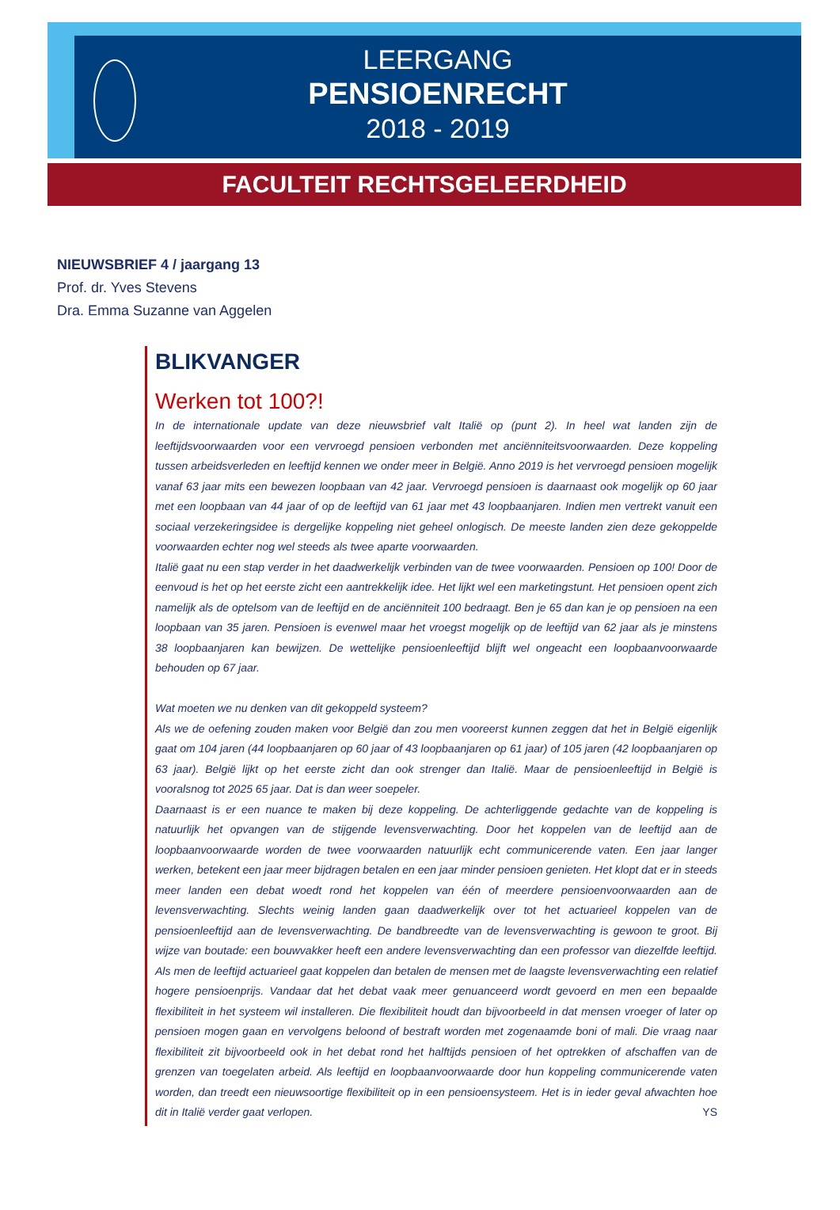LEERGANG
PENSIOENRECHT
2018 - 2019
FACULTEIT RECHTSGELEERDHEID
NIEUWSBRIEF 4 / jaargang 13
Prof. dr. Yves Stevens
Dra. Emma Suzanne van Aggelen
BLIKVANGER
Werken tot 100?!
In de internationale update van deze nieuwsbrief valt Italië op (punt 2). In heel wat landen zijn de leeftijdsvoorwaarden voor een vervroegd pensioen verbonden met anciënniteitsvoorwaarden. Deze koppeling tussen arbeidsverleden en leeftijd kennen we onder meer in België. Anno 2019 is het vervroegd pensioen mogelijk vanaf 63 jaar mits een bewezen loopbaan van 42 jaar. Vervroegd pensioen is daarnaast ook mogelijk op 60 jaar met een loopbaan van 44 jaar of op de leeftijd van 61 jaar met 43 loopbaanjaren. Indien men vertrekt vanuit een sociaal verzekeringsidee is dergelijke koppeling niet geheel onlogisch. De meeste landen zien deze gekoppelde voorwaarden echter nog wel steeds als twee aparte voorwaarden.
Italië gaat nu een stap verder in het daadwerkelijk verbinden van de twee voorwaarden. Pensioen op 100! Door de eenvoud is het op het eerste zicht een aantrekkelijk idee. Het lijkt wel een marketingstunt. Het pensioen opent zich namelijk als de optelsom van de leeftijd en de anciënniteit 100 bedraagt. Ben je 65 dan kan je op pensioen na een loopbaan van 35 jaren. Pensioen is evenwel maar het vroegst mogelijk op de leeftijd van 62 jaar als je minstens 38 loopbaanjaren kan bewijzen. De wettelijke pensioenleeftijd blijft wel ongeacht een loopbaanvoorwaarde behouden op 67 jaar.
Wat moeten we nu denken van dit gekoppeld systeem?
Als we de oefening zouden maken voor België dan zou men vooreerst kunnen zeggen dat het in België eigenlijk gaat om 104 jaren (44 loopbaanjaren op 60 jaar of 43 loopbaanjaren op 61 jaar) of 105 jaren (42 loopbaanjaren op 63 jaar). België lijkt op het eerste zicht dan ook strenger dan Italië. Maar de pensioenleeftijd in België is vooralsnog tot 2025 65 jaar. Dat is dan weer soepeler.
Daarnaast is er een nuance te maken bij deze koppeling. De achterliggende gedachte van de koppeling is natuurlijk het opvangen van de stijgende levensverwachting. Door het koppelen van de leeftijd aan de loopbaanvoorwaarde worden de twee voorwaarden natuurlijk echt communicerende vaten. Een jaar langer werken, betekent een jaar meer bijdragen betalen en een jaar minder pensioen genieten. Het klopt dat er in steeds meer landen een debat woedt rond het koppelen van één of meerdere pensioenvoorwaarden aan de levensverwachting. Slechts weinig landen gaan daadwerkelijk over tot het actuarieel koppelen van de pensioenleeftijd aan de levensverwachting. De bandbreedte van de levensverwachting is gewoon te groot. Bij wijze van boutade: een bouwvakker heeft een andere levensverwachting dan een professor van diezelfde leeftijd. Als men de leeftijd actuarieel gaat koppelen dan betalen de mensen met de laagste levensverwachting een relatief hogere pensioenprijs. Vandaar dat het debat vaak meer genuanceerd wordt gevoerd en men een bepaalde flexibiliteit in het systeem wil installeren. Die flexibiliteit houdt dan bijvoorbeeld in dat mensen vroeger of later op pensioen mogen gaan en vervolgens beloond of bestraft worden met zogenaamde boni of mali. Die vraag naar flexibiliteit zit bijvoorbeeld ook in het debat rond het halftijds pensioen of het optrekken of afschaffen van de grenzen van toegelaten arbeid. Als leeftijd en loopbaanvoorwaarde door hun koppeling communicerende vaten worden, dan treedt een nieuwsoortige flexibiliteit op in een pensioensysteem. Het is in ieder geval afwachten hoe dit in Italië verder gaat verlopen. YS